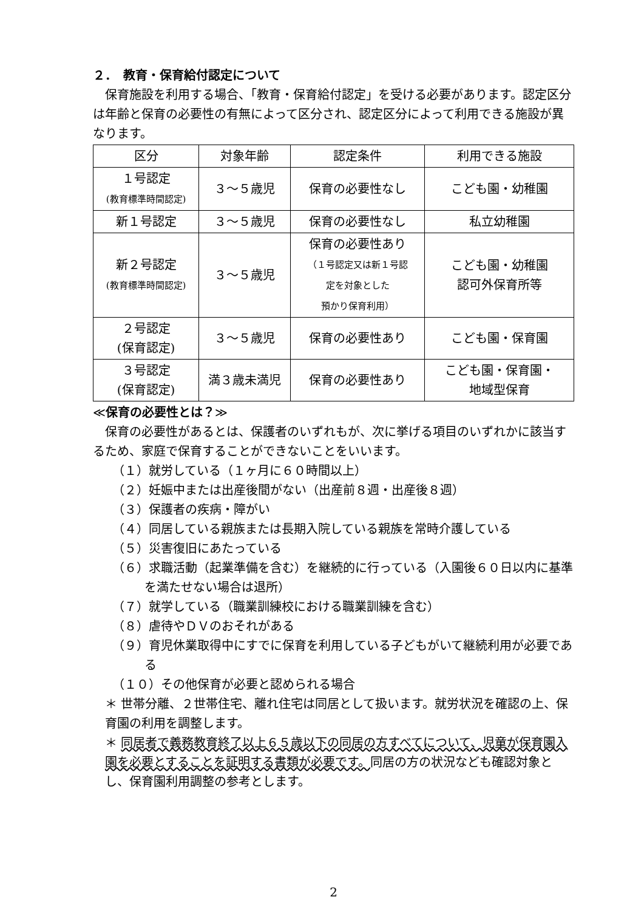２．　教育・保育給付認定について
　保育施設を利用する場合、「教育・保育給付認定」を受ける必要があります。認定区分は年齢と保育の必要性の有無によって区分され、認定区分によって利用できる施設が異なります。
| 区分 | 対象年齢 | 認定条件 | 利用できる施設 |
| --- | --- | --- | --- |
| １号認定 (教育標準時間認定) | ３～５歳児 | 保育の必要性なし | こども園・幼稚園 |
| 新１号認定 | ３～５歳児 | 保育の必要性なし | 私立幼稚園 |
| 新２号認定 (教育標準時間認定) | ３～５歳児 | 保育の必要性あり （１号認定又は新１号認 定を対象とした 預かり保育利用） | こども園・幼稚園 認可外保育所等 |
| ２号認定 (保育認定) | ３～５歳児 | 保育の必要性あり | こども園・保育園 |
| ３号認定 (保育認定) | 満３歳未満児 | 保育の必要性あり | こども園・保育園・ 地域型保育 |
≪保育の必要性とは？≫
　保育の必要性があるとは、保護者のいずれもが、次に挙げる項目のいずれかに該当するため、家庭で保育することができないことをいいます。
（１）就労している（１ヶ月に６０時間以上）
（２）妊娠中または出産後間がない（出産前８週・出産後８週）
（３）保護者の疾病・障がい
（４）同居している親族または長期入院している親族を常時介護している
（５）災害復旧にあたっている
（６）求職活動（起業準備を含む）を継続的に行っている（入園後６０日以内に基準を満たせない場合は退所）
（７）就学している（職業訓練校における職業訓練を含む）
（８）虐待やＤＶのおそれがある
（９）育児休業取得中にすでに保育を利用している子どもがいて継続利用が必要である
（１０）その他保育が必要と認められる場合
＊ 世帯分離、２世帯住宅、離れ住宅は同居として扱います。就労状況を確認の上、保育園の利用を調整します。
＊ 同居者で義務教育終了以上６５歳以下の同居の方すべてについて、児童が保育園入園を必要とすることを証明する書類が必要です。同居の方の状況なども確認対象とし、保育園利用調整の参考とします。
2